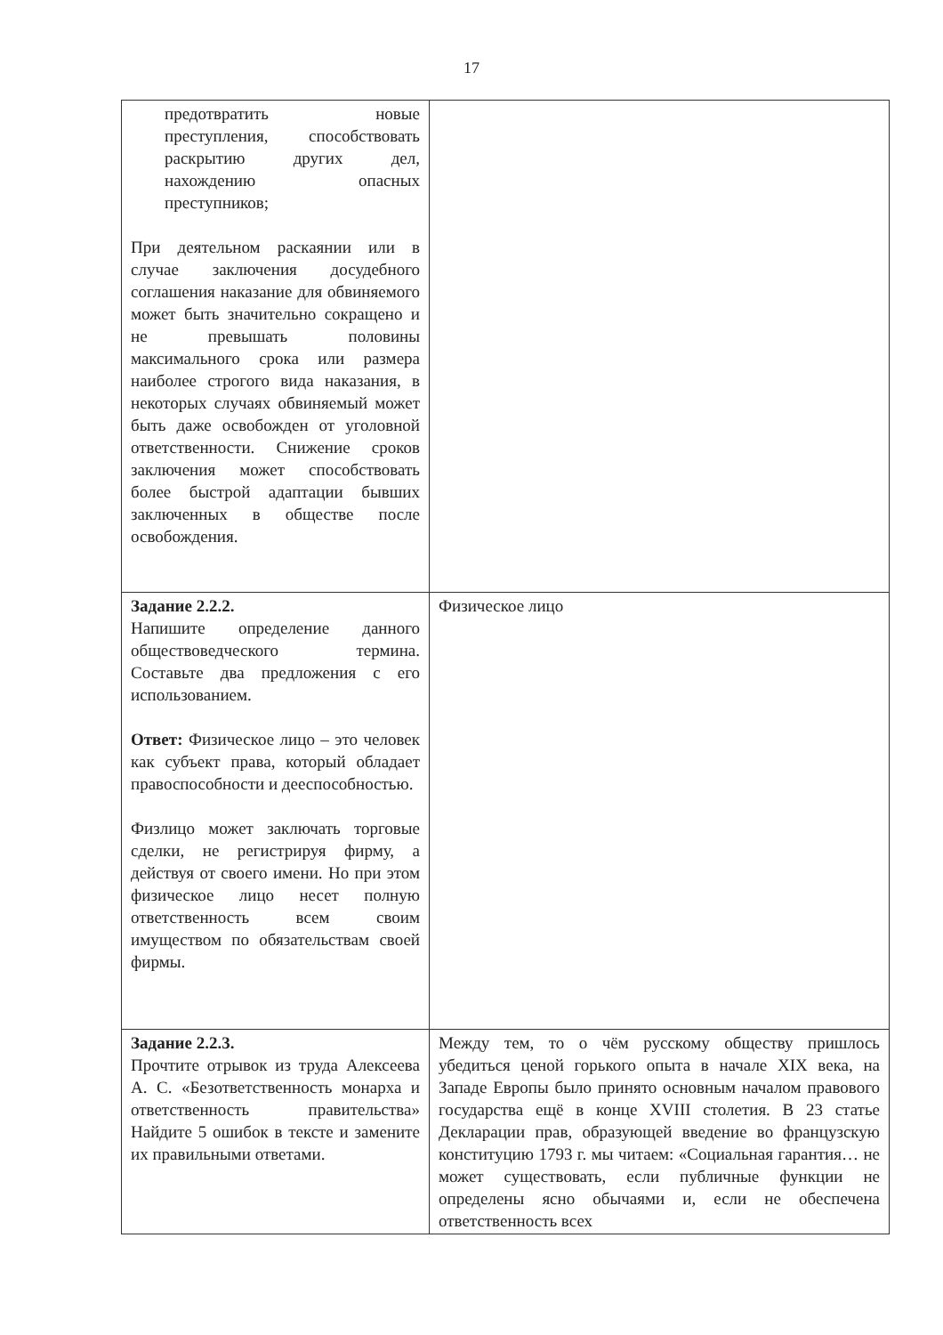17
| предотвратить новые преступления, способствовать раскрытию других дел, нахождению опасных преступников; При деятельном раскаянии или в случае заключения досудебного соглашения наказание для обвиняемого может быть значительно сокращено и не превышать половины максимального срока или размера наиболее строгого вида наказания, в некоторых случаях обвиняемый может быть даже освобожден от уголовной ответственности. Снижение сроков заключения может способствовать более быстрой адаптации бывших заключенных в обществе после освобождения. | |
| Задание 2.2.2. Напишите определение данного обществоведческого термина. Составьте два предложения с его использованием. Ответ: Физическое лицо – это человек как субъект права, который обладает правоспособности и дееспособностью. Физлицо может заключать торговые сделки, не регистрируя фирму, а действуя от своего имени. Но при этом физическое лицо несет полную ответственность всем своим имуществом по обязательствам своей фирмы. | Физическое лицо |
| Задание 2.2.3. Прочтите отрывок из труда Алексеева А. С. «Безответственность монарха и ответственность правительства» Найдите 5 ошибок в тексте и замените их правильными ответами. | Между тем, то о чём русскому обществу пришлось убедиться ценой горького опыта в начале XIX века, на Западе Европы было принято основным началом правового государства ещё в конце XVIII столетия. В 23 статье Декларации прав, образующей введение во французскую конституцию 1793 г. мы читаем: «Социальная гарантия… не может существовать, если публичные функции не определены ясно обычаями и, если не обеспечена ответственность всех |